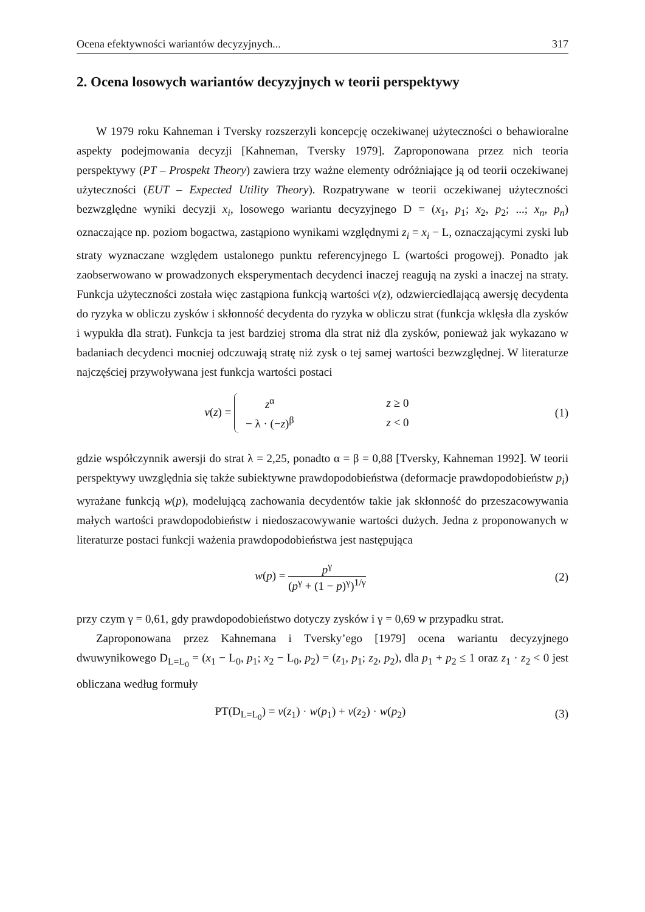Ocena efektywności wariantów decyzyjnych... 317
2. Ocena losowych wariantów decyzyjnych w teorii perspektywy
W 1979 roku Kahneman i Tversky rozszerzyli koncepcję oczekiwanej użyteczności o behawioralne aspekty podejmowania decyzji [Kahneman, Tversky 1979]. Zaproponowana przez nich teoria perspektywy (PT – Prospekt Theory) zawiera trzy ważne elementy odróżniające ją od teorii oczekiwanej użyteczności (EUT – Expected Utility Theory). Rozpatrywane w teorii oczekiwanej użyteczności bezwzględne wyniki decyzji x<sub>i</sub>, losowego wariantu decyzyjnego D = (x<sub>1</sub>, p<sub>1</sub>; x<sub>2</sub>, p<sub>2</sub>; ...; x<sub>n</sub>, p<sub>n</sub>) oznaczające np. poziom bogactwa, zastąpiono wynikami względnymi z<sub>i</sub> = x<sub>i</sub> − L, oznaczającymi zyski lub straty wyznaczane względem ustalonego punktu referencyjnego L (wartości progowej). Ponadto jak zaobserwowano w prowadzonych eksperymentach decydenci inaczej reagują na zyski a inaczej na straty. Funkcja użyteczności została więc zastąpiona funkcją wartości v(z), odzwierciedlającą awersję decydenta do ryzyka w obliczu zysków i skłonność decydenta do ryzyka w obliczu strat (funkcja wklęsła dla zysków i wypukła dla strat). Funkcja ta jest bardziej stroma dla strat niż dla zysków, ponieważ jak wykazano w badaniach decydenci mocniej odczuwają stratę niż zysk o tej samej wartości bezwzględnej. W literaturze najczęściej przywoływana jest funkcja wartości postaci
v(z) =
| z<sup>α</sup> | z ≥ 0 |
| − λ · (− z )<sup>β</sup> | z < 0 |
(1)
gdzie współczynnik awersji do strat λ = 2,25, ponadto α = β = 0,88 [Tversky, Kahneman 1992]. W teorii perspektywy uwzględnia się także subiektywne prawdopodobieństwa (deformacje prawdopodobieństw p<sub>i</sub>) wyrażane funkcją w(p), modelującą zachowania decydentów takie jak skłonność do przeszacowywania małych wartości prawdopodobieństw i niedoszacowywanie wartości dużych. Jedna z proponowanych w literaturze postaci funkcji ważenia prawdopodobieństwa jest następująca
w(p) = p<sup>γ</sup> (p<sup>γ</sup> + (1 − p)<sup>γ</sup>)<sup>1/γ</sup> (2)
przy czym γ = 0,61, gdy prawdopodobieństwo dotyczy zysków i γ = 0,69 w przypadku strat.
Zaproponowana przez Kahnemana i Tversky’ego [1979] ocena wariantu decyzyjnego dwuwynikowego D<sub>L=L<sub>0</sub></sub> = (x<sub>1</sub> − L<sub>0</sub>, p<sub>1</sub>; x<sub>2</sub> − L<sub>0</sub>, p<sub>2</sub>) = (z<sub>1</sub>, p<sub>1</sub>; z<sub>2</sub>, p<sub>2</sub>), dla p<sub>1</sub> + p<sub>2</sub> ≤ 1 oraz z<sub>1</sub> · z<sub>2</sub> < 0 jest obliczana według formuły
PT(D<sub>L=L<sub>0</sub></sub>) = v(z<sub>1</sub>) · w(p<sub>1</sub>) + v(z<sub>2</sub>) · w(p<sub>2</sub>)
(3)